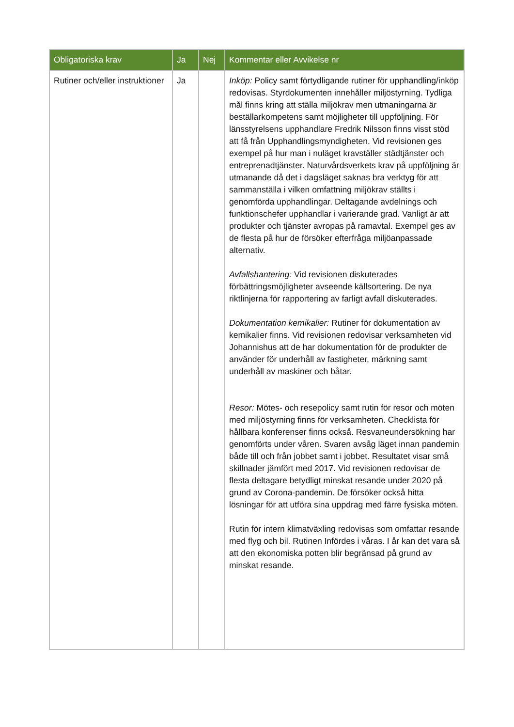| Obligatoriska krav | Ja | Nej | Kommentar eller Avvikelse nr |
| --- | --- | --- | --- |
| Rutiner och/eller instruktioner | Ja | | Inköp: Policy samt förtydligande rutiner för upphandling/inköp redovisas. Styrdokumenten innehåller miljöstyrning. Tydliga mål finns kring att ställa miljökrav men utmaningarna är beställarkompetens samt möjligheter till uppföljning. För länsstyrelsens upphandlare Fredrik Nilsson finns visst stöd att få från Upphandlingsmyndigheten. Vid revisionen ges exempel på hur man i nuläget kravställer städtjänster och entreprenadtjänster. Naturvårdsverkets krav på uppföljning är utmanande då det i dagsläget saknas bra verktyg för att sammanställa i vilken omfattning miljökrav ställts i genomförda upphandlingar. Deltagande avdelnings och funktionschefer upphandlar i varierande grad. Vanligt är att produkter och tjänster avropas på ramavtal. Exempel ges av de flesta på hur de försöker efterfråga miljöanpassade alternativ. Avfallshantering: Vid revisionen diskuterades förbättringsmöjligheter avseende källsortering. De nya riktlinjerna för rapportering av farligt avfall diskuterades. Dokumentation kemikalier: Rutiner för dokumentation av kemikalier finns. Vid revisionen redovisar verksamheten vid Johannishus att de har dokumentation för de produkter de använder för underhåll av fastigheter, märkning samt underhåll av maskiner och båtar. Resor: Mötes- och resepolicy samt rutin för resor och möten med miljöstyrning finns för verksamheten. Checklista för hållbara konferenser finns också. Resvaneundersökning har genomförts under våren. Svaren avsåg läget innan pandemin både till och från jobbet samt i jobbet. Resultatet visar små skillnader jämfört med 2017. Vid revisionen redovisar de flesta deltagare betydligt minskat resande under 2020 på grund av Corona-pandemin. De försöker också hitta lösningar för att utföra sina uppdrag med färre fysiska möten. Rutin för intern klimatväxling redovisas som omfattar resande med flyg och bil. Rutinen Infördes i våras. I år kan det vara så att den ekonomiska potten blir begränsad på grund av minskat resande. |